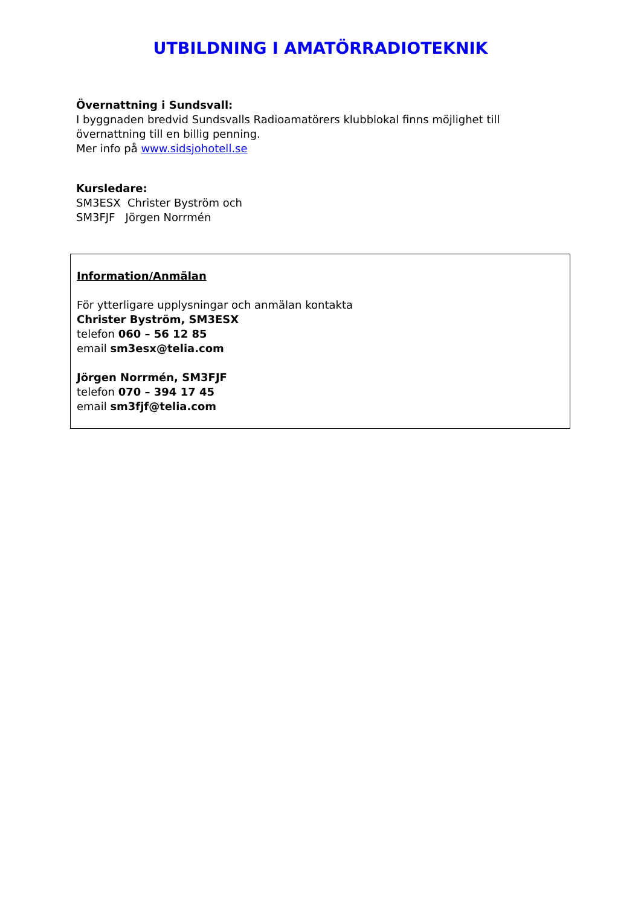UTBILDNING I AMATÖRRADIOTEKNIK
Övernattning i Sundsvall:
I byggnaden bredvid Sundsvalls Radioamatörers klubblokal finns möjlighet till övernattning till en billig penning.
Mer info på www.sidsjohotell.se
Kursledare:
SM3ESX Christer Byström och
SM3FJF Jörgen Norrmén
Information/Anmälan
För ytterligare upplysningar och anmälan kontakta
Christer Byström, SM3ESX
telefon 060 – 56 12 85
email sm3esx@telia.com
Jörgen Norrmén, SM3FJF
telefon 070 – 394 17 45
email sm3fjf@telia.com